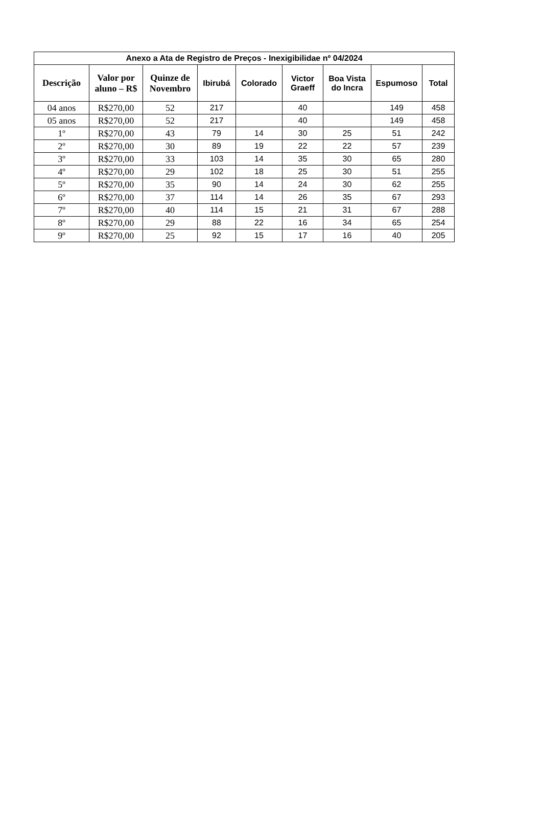| Anexo a Ata de Registro de Preços - Inexigibilidae nº 04/2024 | | | | | | | | |
| --- | --- | --- | --- | --- | --- | --- | --- | --- |
| Descrição | Valor por aluno – R$ | Quinze de Novembro | Ibirubá | Colorado | Victor Graeff | Boa Vista do Incra | Espumoso | Total |
| 04 anos | R$270,00 | 52 | 217 | | 40 | | 149 | 458 |
| 05 anos | R$270,00 | 52 | 217 | | 40 | | 149 | 458 |
| 1º | R$270,00 | 43 | 79 | 14 | 30 | 25 | 51 | 242 |
| 2º | R$270,00 | 30 | 89 | 19 | 22 | 22 | 57 | 239 |
| 3º | R$270,00 | 33 | 103 | 14 | 35 | 30 | 65 | 280 |
| 4º | R$270,00 | 29 | 102 | 18 | 25 | 30 | 51 | 255 |
| 5º | R$270,00 | 35 | 90 | 14 | 24 | 30 | 62 | 255 |
| 6º | R$270,00 | 37 | 114 | 14 | 26 | 35 | 67 | 293 |
| 7º | R$270,00 | 40 | 114 | 15 | 21 | 31 | 67 | 288 |
| 8º | R$270,00 | 29 | 88 | 22 | 16 | 34 | 65 | 254 |
| 9º | R$270,00 | 25 | 92 | 15 | 17 | 16 | 40 | 205 |